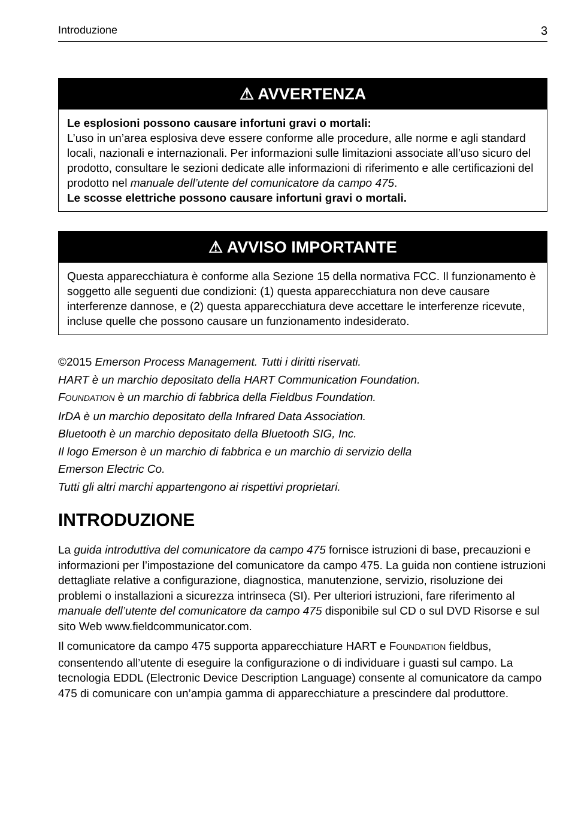Introduzione 3
⚠ AVVERTENZA
Le esplosioni possono causare infortuni gravi o mortali:
L’uso in un’area esplosiva deve essere conforme alle procedure, alle norme e agli standard locali, nazionali e internazionali. Per informazioni sulle limitazioni associate all’uso sicuro del prodotto, consultare le sezioni dedicate alle informazioni di riferimento e alle certificazioni del prodotto nel manuale dell’utente del comunicatore da campo 475.
Le scosse elettriche possono causare infortuni gravi o mortali.
⚠ AVVISO IMPORTANTE
Questa apparecchiatura è conforme alla Sezione 15 della normativa FCC. Il funzionamento è soggetto alle seguenti due condizioni: (1) questa apparecchiatura non deve causare interferenze dannose, e (2) questa apparecchiatura deve accettare le interferenze ricevute, incluse quelle che possono causare un funzionamento indesiderato.
©2015 Emerson Process Management. Tutti i diritti riservati.
HART è un marchio depositato della HART Communication Foundation.
FOUNDATION è un marchio di fabbrica della Fieldbus Foundation.
IrDA è un marchio depositato della Infrared Data Association.
Bluetooth è un marchio depositato della Bluetooth SIG, Inc.
Il logo Emerson è un marchio di fabbrica e un marchio di servizio della
Emerson Electric Co.
Tutti gli altri marchi appartengono ai rispettivi proprietari.
INTRODUZIONE
La guida introduttiva del comunicatore da campo 475 fornisce istruzioni di base, precauzioni e informazioni per l’impostazione del comunicatore da campo 475. La guida non contiene istruzioni dettagliate relative a configurazione, diagnostica, manutenzione, servizio, risoluzione dei problemi o installazioni a sicurezza intrinseca (SI). Per ulteriori istruzioni, fare riferimento al manuale dell’utente del comunicatore da campo 475 disponibile sul CD o sul DVD Risorse e sul sito Web www.fieldcommunicator.com.
Il comunicatore da campo 475 supporta apparecchiature HART e FOUNDATION fieldbus, consentendo all’utente di eseguire la configurazione o di individuare i guasti sul campo. La tecnologia EDDL (Electronic Device Description Language) consente al comunicatore da campo 475 di comunicare con un’ampia gamma di apparecchiature a prescindere dal produttore.